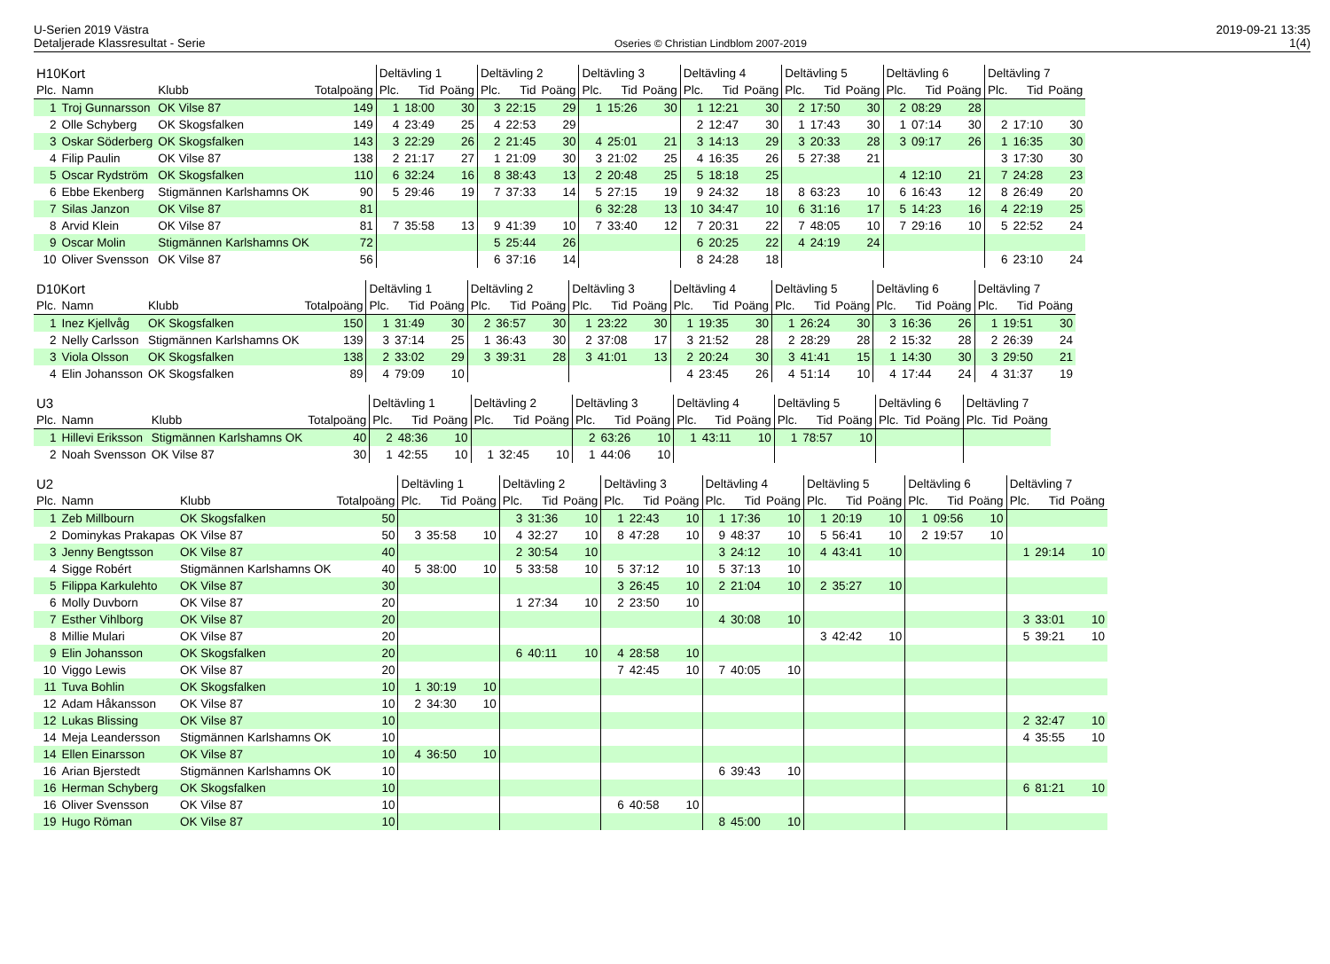U-Serien 2019 Västra
Detaljerade Klassresultat - Serie
Oseries © Christian Lindblom 2007-2019
2019-09-21 13:35
1(4)
| H10Kort | | | | Deltävling 1 | | | Deltävling 2 | | | Deltävling 3 | | | Deltävling 4 | | | Deltävling 5 | | | Deltävling 6 | | | Deltävling 7 | | |
| --- | --- | --- | --- | --- | --- | --- | --- | --- | --- | --- | --- | --- | --- | --- | --- | --- | --- | --- | --- | --- | --- | --- | --- | --- |
| Plc. | Namn | Klubb | Totalpoäng | Plc. | Tid | Poäng | Plc. | Tid | Poäng | Plc. | Tid | Poäng | Plc. | Tid | Poäng | Plc. | Tid | Poäng | Plc. | Tid | Poäng | Plc. | Tid | Poäng |
| 1 | Troj Gunnarsson | OK Vilse 87 | 149 | 1 | 18:00 | 30 | 3 | 22:15 | 29 | 1 | 15:26 | 30 | 1 | 12:21 | 30 | 2 | 17:50 | 30 | 2 | 08:29 | 28 | | | |
| 2 | Olle Schyberg | OK Skogsfalken | 149 | 4 | 23:49 | 25 | 4 | 22:53 | 29 | | | | 2 | 12:47 | 30 | 1 | 17:43 | 30 | 1 | 07:14 | 30 | 2 | 17:10 | 30 |
| 3 | Oskar Söderberg | OK Skogsfalken | 143 | 3 | 22:29 | 26 | 2 | 21:45 | 30 | 4 | 25:01 | 21 | 3 | 14:13 | 29 | 3 | 20:33 | 28 | 3 | 09:17 | 26 | 1 | 16:35 | 30 |
| 4 | Filip Paulin | OK Vilse 87 | 138 | 2 | 21:17 | 27 | 1 | 21:09 | 30 | 3 | 21:02 | 25 | 4 | 16:35 | 26 | 5 | 27:38 | 21 | | | | 3 | 17:30 | 30 |
| 5 | Oscar Rydström | OK Skogsfalken | 110 | 6 | 32:24 | 16 | 8 | 38:43 | 13 | 2 | 20:48 | 25 | 5 | 18:18 | 25 | | | | 4 | 12:10 | 21 | 7 | 24:28 | 23 |
| 6 | Ebbe Ekenberg | Stigmännen Karlshamns OK | 90 | 5 | 29:46 | 19 | 7 | 37:33 | 14 | 5 | 27:15 | 19 | 9 | 24:32 | 18 | 8 | 63:23 | 10 | 6 | 16:43 | 12 | 8 | 26:49 | 20 |
| 7 | Silas Janzon | OK Vilse 87 | 81 | | | | | | | 6 | 32:28 | 13 | 10 | 34:47 | 10 | 6 | 31:16 | 17 | 5 | 14:23 | 16 | 4 | 22:19 | 25 |
| 8 | Arvid Klein | OK Vilse 87 | 81 | 7 | 35:58 | 13 | 9 | 41:39 | 10 | 7 | 33:40 | 12 | 7 | 20:31 | 22 | 7 | 48:05 | 10 | 7 | 29:16 | 10 | 5 | 22:52 | 24 |
| 9 | Oscar Molin | Stigmännen Karlshamns OK | 72 | | | | 5 | 25:44 | 26 | | | | 6 | 20:25 | 22 | 4 | 24:19 | 24 | | | | | | |
| 10 | Oliver Svensson | OK Vilse 87 | 56 | | | | 6 | 37:16 | 14 | | | | 8 | 24:28 | 18 | | | | | | | 6 | 23:10 | 24 |
| D10Kort | | | | Deltävling 1 | | | Deltävling 2 | | | Deltävling 3 | | | Deltävling 4 | | | Deltävling 5 | | | Deltävling 6 | | | Deltävling 7 | | |
| --- | --- | --- | --- | --- | --- | --- | --- | --- | --- | --- | --- | --- | --- | --- | --- | --- | --- | --- | --- | --- | --- | --- | --- | --- |
| Plc. | Namn | Klubb | Totalpoäng | Plc. | Tid | Poäng | Plc. | Tid | Poäng | Plc. | Tid | Poäng | Plc. | Tid | Poäng | Plc. | Tid | Poäng | Plc. | Tid | Poäng | Plc. | Tid | Poäng |
| 1 | Inez Kjellvåg | OK Skogsfalken | 150 | 1 | 31:49 | 30 | 2 | 36:57 | 30 | 1 | 23:22 | 30 | 1 | 19:35 | 30 | 1 | 26:24 | 30 | 3 | 16:36 | 26 | 1 | 19:51 | 30 |
| 2 | Nelly Carlsson | Stigmännen Karlshamns OK | 139 | 3 | 37:14 | 25 | 1 | 36:43 | 30 | 2 | 37:08 | 17 | 3 | 21:52 | 28 | 2 | 28:29 | 28 | 2 | 15:32 | 28 | 2 | 26:39 | 24 |
| 3 | Viola Olsson | OK Skogsfalken | 138 | 2 | 33:02 | 29 | 3 | 39:31 | 28 | 3 | 41:01 | 13 | 2 | 20:24 | 30 | 3 | 41:41 | 15 | 1 | 14:30 | 30 | 3 | 29:50 | 21 |
| 4 | Elin Johansson | OK Skogsfalken | 89 | 4 | 79:09 | 10 | | | | | | | 4 | 23:45 | 26 | 4 | 51:14 | 10 | 4 | 17:44 | 24 | 4 | 31:37 | 19 |
| U3 | | | | Deltävling 1 | | | Deltävling 2 | | | Deltävling 3 | | | Deltävling 4 | | | Deltävling 5 | | | Deltävling 6 | | | Deltävling 7 | | |
| --- | --- | --- | --- | --- | --- | --- | --- | --- | --- | --- | --- | --- | --- | --- | --- | --- | --- | --- | --- | --- | --- | --- | --- | --- |
| Plc. | Namn | Klubb | Totalpoäng | Plc. | Tid | Poäng | Plc. | Tid | Poäng | Plc. | Tid | Poäng | Plc. | Tid | Poäng | Plc. | Tid | Poäng | Plc. | Tid | Poäng | Plc. | Tid | Poäng |
| 1 | Hillevi Eriksson | Stigmännen Karlshamns OK | 40 | 2 | 48:36 | 10 | | | | 2 | 63:26 | 10 | 1 | 43:11 | 10 | 1 | 78:57 | 10 | | | | | | |
| 2 | Noah Svensson | OK Vilse 87 | 30 | 1 | 42:55 | 10 | 1 | 32:45 | 10 | 1 | 44:06 | 10 | | | | | | | | | | | | |
| U2 | | | | Deltävling 1 | | | Deltävling 2 | | | Deltävling 3 | | | Deltävling 4 | | | Deltävling 5 | | | Deltävling 6 | | | Deltävling 7 | | |
| --- | --- | --- | --- | --- | --- | --- | --- | --- | --- | --- | --- | --- | --- | --- | --- | --- | --- | --- | --- | --- | --- | --- | --- | --- |
| Plc. | Namn | Klubb | Totalpoäng | Plc. | Tid | Poäng | Plc. | Tid | Poäng | Plc. | Tid | Poäng | Plc. | Tid | Poäng | Plc. | Tid | Poäng | Plc. | Tid | Poäng | Plc. | Tid | Poäng |
| 1 | Zeb Millbourn | OK Skogsfalken | 50 | | | | 3 | 31:36 | 10 | 1 | 22:43 | 10 | 1 | 17:36 | 10 | 1 | 20:19 | 10 | 1 | 09:56 | 10 | | | |
| 2 | Dominykas Prakapas | OK Vilse 87 | 50 | 3 | 35:58 | 10 | 4 | 32:27 | 10 | 8 | 47:28 | 10 | 9 | 48:37 | 10 | 5 | 56:41 | 10 | 2 | 19:57 | 10 | | | |
| 3 | Jenny Bengtsson | OK Vilse 87 | 40 | | | | 2 | 30:54 | 10 | | | | 3 | 24:12 | 10 | 4 | 43:41 | 10 | | | | 1 | 29:14 | 10 |
| 4 | Sigge Robért | Stigmännen Karlshamns OK | 40 | 5 | 38:00 | 10 | 5 | 33:58 | 10 | 5 | 37:12 | 10 | 5 | 37:13 | 10 | | | | | | | | | |
| 5 | Filippa Karkulehto | OK Vilse 87 | 30 | | | | | | | 3 | 26:45 | 10 | 2 | 21:04 | 10 | 2 | 35:27 | 10 | | | | | | |
| 6 | Molly Duvborn | OK Vilse 87 | 20 | | | | 1 | 27:34 | 10 | 2 | 23:50 | 10 | | | | | | | | | | | | |
| 7 | Esther Vihlborg | OK Vilse 87 | 20 | | | | | | | | | | 4 | 30:08 | 10 | | | | | | | 3 | 33:01 | 10 |
| 8 | Millie Mulari | OK Vilse 87 | 20 | | | | | | | | | | | | | 3 | 42:42 | 10 | | | | 5 | 39:21 | 10 |
| 9 | Elin Johansson | OK Skogsfalken | 20 | | | | 6 | 40:11 | 10 | 4 | 28:58 | 10 | | | | | | | | | | | | |
| 10 | Viggo Lewis | OK Vilse 87 | 20 | | | | | | | 7 | 42:45 | 10 | 7 | 40:05 | 10 | | | | | | | | | |
| 11 | Tuva Bohlin | OK Skogsfalken | 10 | 1 | 30:19 | 10 | | | | | | | | | | | | | | | | | | |
| 12 | Adam Håkansson | OK Vilse 87 | 10 | 2 | 34:30 | 10 | | | | | | | | | | | | | | | | | | |
| 12 | Lukas Blissing | OK Vilse 87 | 10 | | | | | | | | | | | | | | | | | | | 2 | 32:47 | 10 |
| 14 | Meja Leandersson | Stigmännen Karlshamns OK | 10 | | | | | | | | | | | | | | | | | | | 4 | 35:55 | 10 |
| 14 | Ellen Einarsson | OK Vilse 87 | 10 | 4 | 36:50 | 10 | | | | | | | | | | | | | | | | | | |
| 16 | Arian Bjerstedt | Stigmännen Karlshamns OK | 10 | | | | | | | | | | 6 | 39:43 | 10 | | | | | | | | | |
| 16 | Herman Schyberg | OK Skogsfalken | 10 | | | | | | | | | | | | | | | | | | | 6 | 81:21 | 10 |
| 16 | Oliver Svensson | OK Vilse 87 | 10 | | | | | | | 6 | 40:58 | 10 | | | | | | | | | | | | |
| 19 | Hugo Röman | OK Vilse 87 | 10 | | | | | | | | | | 8 | 45:00 | 10 | | | | | | | | | |